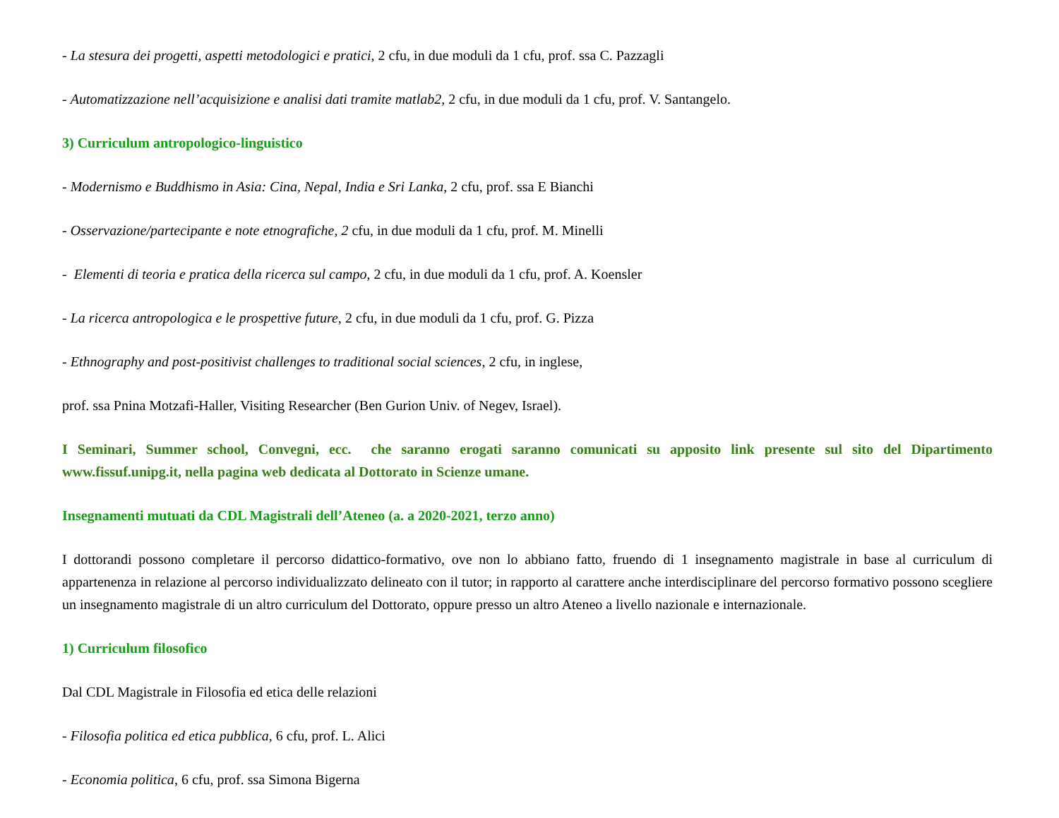- La stesura dei progetti, aspetti metodologici e pratici, 2 cfu, in due moduli da 1 cfu, prof. ssa C. Pazzagli
- Automatizzazione nell’acquisizione e analisi dati tramite matlab2, 2 cfu, in due moduli da 1 cfu, prof. V. Santangelo.
3) Curriculum antropologico-linguistico
- Modernismo e Buddhismo in Asia: Cina, Nepal, India e Sri Lanka, 2 cfu, prof. ssa E Bianchi
- Osservazione/partecipante e note etnografiche, 2 cfu, in due moduli da 1 cfu, prof. M. Minelli
- Elementi di teoria e pratica della ricerca sul campo, 2 cfu, in due moduli da 1 cfu, prof. A. Koensler
- La ricerca antropologica e le prospettive future, 2 cfu, in due moduli da 1 cfu, prof. G. Pizza
- Ethnography and post-positivist challenges to traditional social sciences, 2 cfu, in inglese,
prof. ssa Pnina Motzafi-Haller, Visiting Researcher (Ben Gurion Univ. of Negev, Israel).
I Seminari, Summer school, Convegni, ecc. che saranno erogati saranno comunicati su apposito link presente sul sito del Dipartimento www.fissuf.unipg.it, nella pagina web dedicata al Dottorato in Scienze umane.
Insegnamenti mutuati da CDL Magistrali dell’Ateneo (a. a 2020-2021, terzo anno)
I dottorandi possono completare il percorso didattico-formativo, ove non lo abbiano fatto, fruendo di 1 insegnamento magistrale in base al curriculum di appartenenza in relazione al percorso individualizzato delineato con il tutor; in rapporto al carattere anche interdisciplinare del percorso formativo possono scegliere un insegnamento magistrale di un altro curriculum del Dottorato, oppure presso un altro Ateneo a livello nazionale e internazionale.
1) Curriculum filosofico
Dal CDL Magistrale in Filosofia ed etica delle relazioni
- Filosofia politica ed etica pubblica, 6 cfu, prof. L. Alici
- Economia politica, 6 cfu, prof. ssa Simona Bigerna